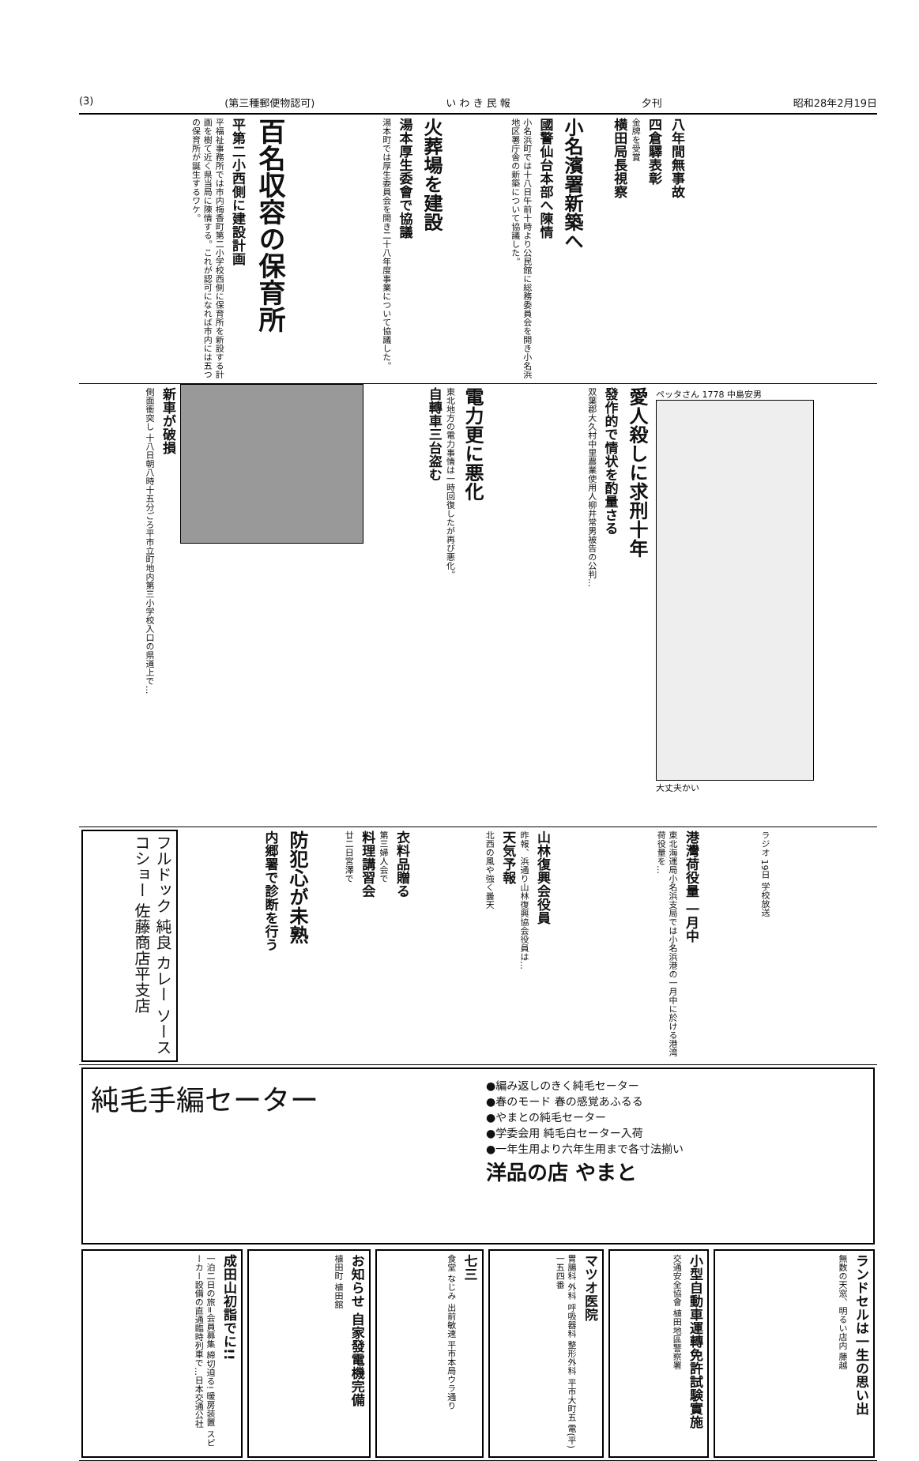(3) (第三種郵便物認可) い わ き 民 報 夕刊 昭和28年2月19日
百名収容の保育所
平第二小西側に建設計画
平福祉事務所では市内梅香町第二小学校西側に保育所を新設する計画を樹て近く県当局に陳情する。これが認可になれば市内には五つの保育所が誕生するワケ。
火葬場を建設
湯本厚生委會で協議
湯本町では厚生委員会を開き二十八年度事業について協議した。
小名濱署新築へ
國警仙台本部へ陳情
小名浜町では十八日午前十時より公民館に総務委員会を開き小名浜地区署庁舎の新築について協議した。
八年間無事故
四倉驛表彰
金牌を受賞
横田局長視察
新車が破損
側面衝突し 十八日朝八時十五分ごろ平市立町地内第三小学校入口の県道上で…
電力更に悪化
東北地方の電力事情は一時回復したが再び悪化。
自轉車三台盗む
愛人殺しに求刑十年
發作的で情状を酌量さる
双葉郡大久村中里農業使用人柳井常男被告の公判…
ペッタさん 1778 中島安男
大丈夫かい
フルドック 純良 カレー ソース コショー 佐藤商店平支店
防犯心が未熟
内郷署で診断を行う
衣料品贈る
第三婦人会で
料理講習会
廿二日宮澤で
山林復興会役員
昨報、浜通り山林復興協会役員は…
天気予報
北西の風や強く曇天
港灣荷役量 一月中
東北海運局小名浜支局では小名浜港の一月中に於ける港湾荷役量を…
ラジオ 19日 学校放送
純毛手編セーター
●編み返しのきく純毛セーター
●春のモード 春の感覚あふるる
●やまとの純毛セーター
●学委会用 純毛白セーター入荷
●一年生用より六年生用まで各寸法揃い
洋品の店 やまと
成田山初詣でに!!
一泊二日の旅=会員募集 締切迫る! 暖房装置 スピーカー設備の直通臨時列車で…日本交通公社
お知らせ 自家發電機完備
植田町 植田舘
七三
食堂 なじみ 出前敏速 平市本局ウラ通り
マツオ医院
胃腸科 外科 呼吸器科 整形外科 平市大町五 電(平)一五四番
小型自動車運轉免許試験實施
交通安全協會 植田地區警察署
ランドセルは一生の思い出
無数の天窓、明るい店内 藤越